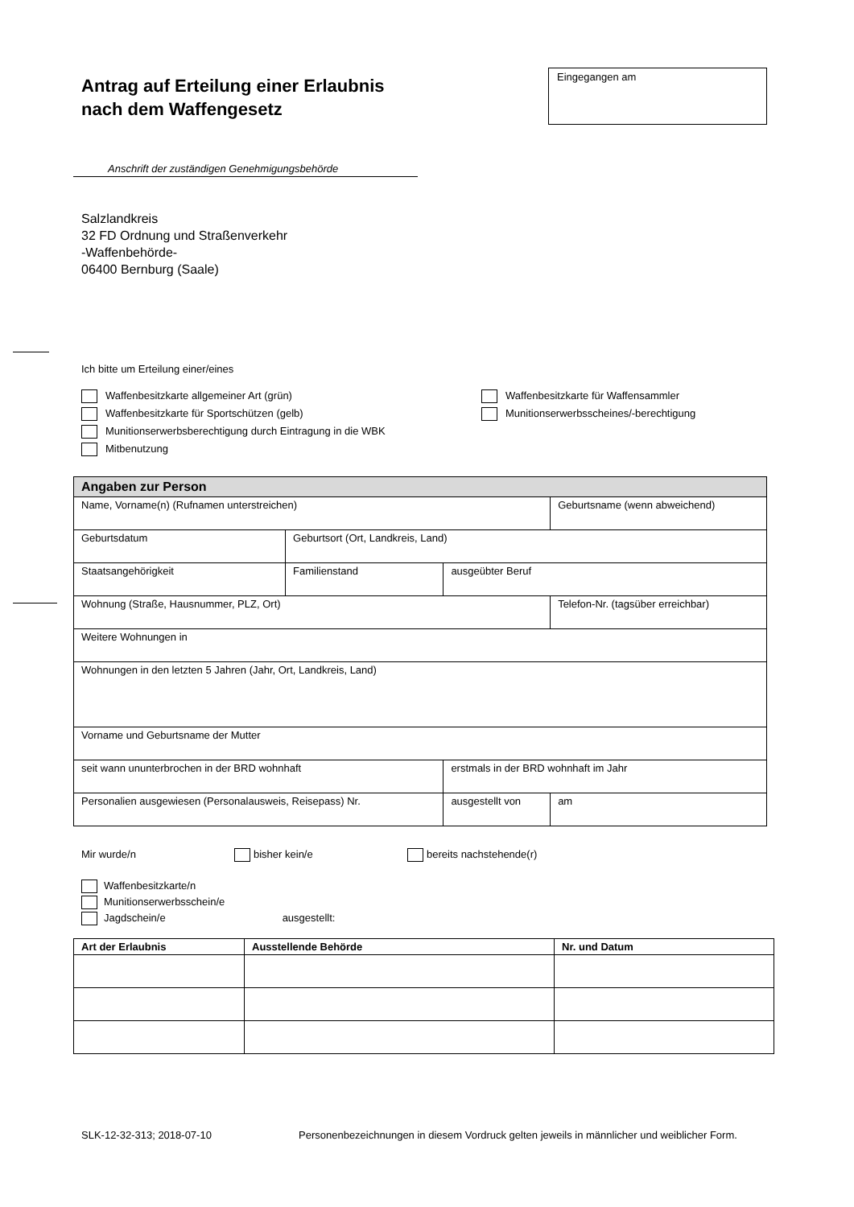Antrag auf Erteilung einer Erlaubnis
nach dem Waffengesetz
Eingegangen am
Anschrift der zuständigen Genehmigungsbehörde
Salzlandkreis
32 FD Ordnung und Straßenverkehr
-Waffenbehörde-
06400 Bernburg (Saale)
Ich bitte um Erteilung einer/eines
Waffenbesitzkarte allgemeiner Art (grün)
Waffenbesitzkarte für Sportschützen (gelb)
Munitionserwerbsberechtigung durch Eintragung in die WBK
Mitbenutzung
Waffenbesitzkarte für Waffensammler
Munitionserwerbsscheines/-berechtigung
| Angaben zur Person | | | | |
| --- | --- | --- | --- | --- |
| Name, Vorname(n) (Rufnamen unterstreichen) | | | | Geburtsname (wenn abweichend) |
| Geburtsdatum | Geburtsort (Ort, Landkreis, Land) | | | |
| Staatsangehörigkeit | | Familienstand | ausgeübter Beruf | |
| Wohnung (Straße, Hausnummer, PLZ, Ort) | | | | Telefon-Nr. (tagsüber erreichbar) |
| Weitere Wohnungen in | | | | |
| Wohnungen in den letzten 5 Jahren (Jahr, Ort, Landkreis, Land) | | | | |
| Vorname und Geburtsname der Mutter | | | | |
| seit wann ununterbrochen in der BRD wohnhaft | | | erstmals in der BRD wohnhaft im Jahr | |
| Personalien ausgewiesen (Personalausweis, Reisepass) Nr. | | | ausgestellt von | am |
Mir wurde/n bisher kein/e bereits nachstehende(r)
Waffenbesitzkarte/n
Munitionserwerbsschein/e
Jagdschein/e ausgestellt:
| Art der Erlaubnis | Ausstellende Behörde | Nr. und Datum |
| --- | --- | --- |
SLK-12-32-313; 2018-07-10 Personenbezeichnungen in diesem Vordruck gelten jeweils in männlicher und weiblicher Form.